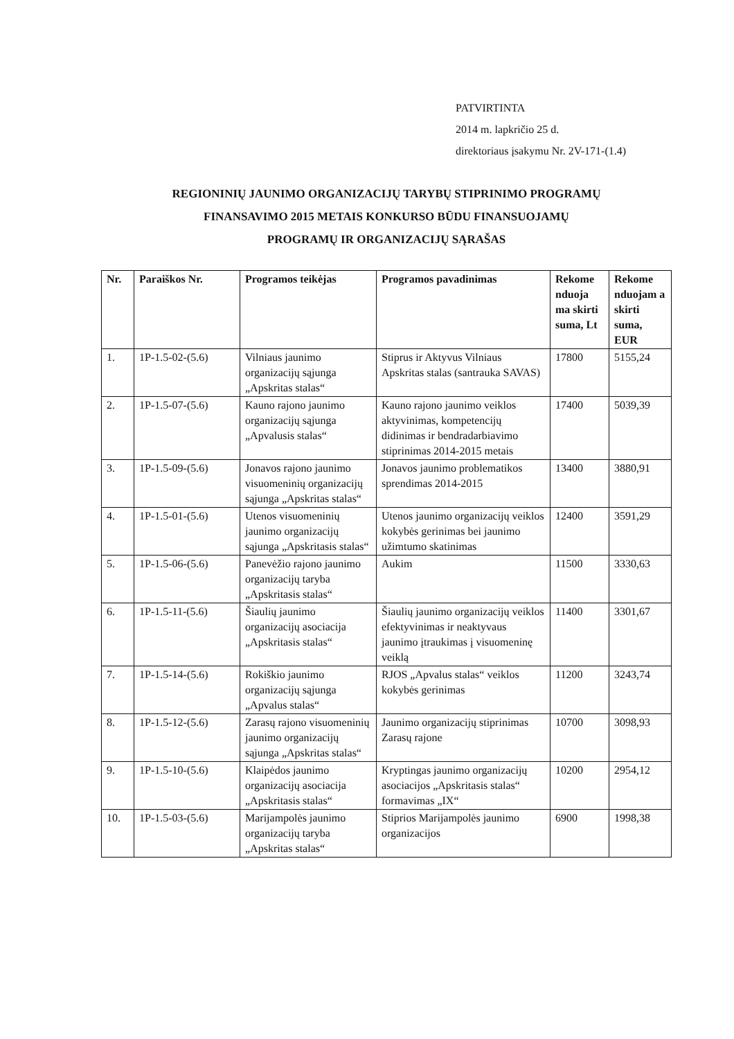PATVIRTINTA
2014 m. lapkričio 25 d.
direktoriaus įsakymu Nr. 2V-171-(1.4)
REGIONINIŲ JAUNIMO ORGANIZACIJŲ TARYBŲ STIPRINIMO PROGRAMŲ
FINANSAVIMO 2015 METAIS KONKURSO BŪDU FINANSUOJAMŲ
PROGRAMŲ IR ORGANIZACIJŲ SĄRAŠAS
| Nr. | Paraiškos Nr. | Programos teikėjas | Programos pavadinimas | Rekome nduoja ma skirti suma, Lt | Rekome nduojam a skirti suma, EUR |
| --- | --- | --- | --- | --- | --- |
| 1. | 1P-1.5-02-(5.6) | Vilniaus jaunimo organizacijų sąjunga „Apskritas stalas“ | Stiprus ir Aktyvus Vilniaus Apskritas stalas (santrauka SAVAS) | 17800 | 5155,24 |
| 2. | 1P-1.5-07-(5.6) | Kauno rajono jaunimo organizacijų sąjunga „Apvalusis stalas“ | Kauno rajono jaunimo veiklos aktyvinimas, kompetencijų didinimas ir bendradarbiavimo stiprinimas 2014-2015 metais | 17400 | 5039,39 |
| 3. | 1P-1.5-09-(5.6) | Jonavos rajono jaunimo visuomeninių organizacijų sąjunga „Apskritas stalas“ | Jonavos jaunimo problematikos sprendimas 2014-2015 | 13400 | 3880,91 |
| 4. | 1P-1.5-01-(5.6) | Utenos visuomeninių jaunimo organizacijų sąjunga „Apskritasis stalas“ | Utenos jaunimo organizacijų veiklos kokybės gerinimas bei jaunimo užimtumo skatinimas | 12400 | 3591,29 |
| 5. | 1P-1.5-06-(5.6) | Panevėžio rajono jaunimo organizacijų taryba „Apskritasis stalas“ | Aukim | 11500 | 3330,63 |
| 6. | 1P-1.5-11-(5.6) | Šiaulių jaunimo organizacijų asociacija „Apskritasis stalas“ | Šiaulių jaunimo organizacijų veiklos efektyvinimas ir neaktyvaus jaunimo įtraukimas į visuomeninę veiklą | 11400 | 3301,67 |
| 7. | 1P-1.5-14-(5.6) | Rokiškio jaunimo organizacijų sąjunga „Apvalus stalas“ | RJOS „Apvalus stalas“ veiklos kokybės gerinimas | 11200 | 3243,74 |
| 8. | 1P-1.5-12-(5.6) | Zarasų rajono visuomeninių jaunimo organizacijų sąjunga „Apskritas stalas“ | Jaunimo organizacijų stiprinimas Zarasų rajone | 10700 | 3098,93 |
| 9. | 1P-1.5-10-(5.6) | Klaipėdos jaunimo organizacijų asociacija „Apskritasis stalas“ | Kryptingas jaunimo organizacijų asociacijos „Apskritasis stalas“ formavimas „IX“ | 10200 | 2954,12 |
| 10. | 1P-1.5-03-(5.6) | Marijampolės jaunimo organizacijų taryba „Apskritas stalas“ | Stiprios Marijampolės jaunimo organizacijos | 6900 | 1998,38 |